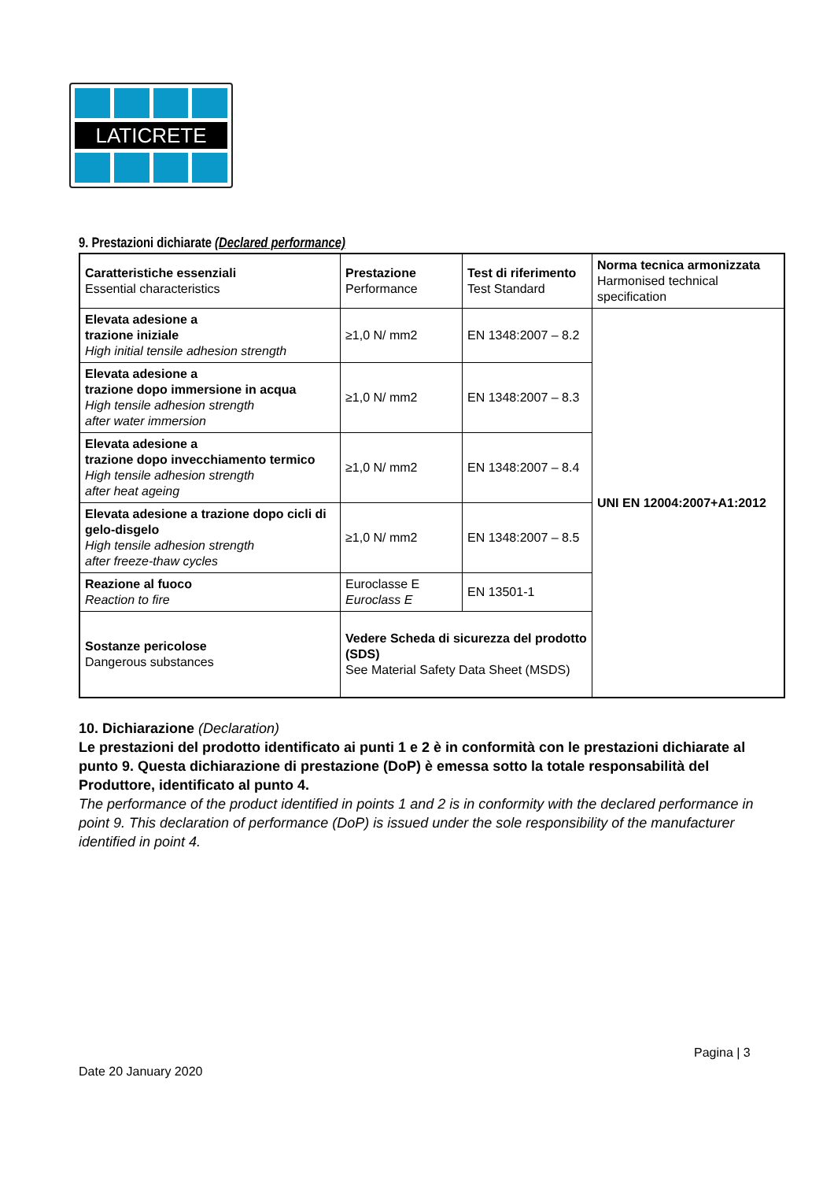LATICRETE
9. Prestazioni dichiarate (Declared performance)
| Caratteristiche essenziali Essential characteristics | Prestazione Performance | Test di riferimento Test Standard | Norma tecnica armonizzata Harmonised technical specification |
| Elevata adesione a trazione iniziale High initial tensile adhesion strength | ≥1,0 N/ mm2 | EN 1348:2007 – 8.2 | UNI EN 12004:2007+A1:2012 |
| Elevata adesione a trazione dopo immersione in acqua High tensile adhesion strength after water immersion | ≥1,0 N/ mm2 | EN 1348:2007 – 8.3 | |
| Elevata adesione a trazione dopo invecchiamento termico High tensile adhesion strength after heat ageing | ≥1,0 N/ mm2 | EN 1348:2007 – 8.4 | |
| Elevata adesione a trazione dopo cicli di gelo-disgelo High tensile adhesion strength after freeze-thaw cycles | ≥1,0 N/ mm2 | EN 1348:2007 – 8.5 | |
| Reazione al fuoco Reaction to fire | Euroclasse E Euroclass E | EN 13501-1 | |
| Sostanze pericolose Dangerous substances | Vedere Scheda di sicurezza del prodotto (SDS) See Material Safety Data Sheet (MSDS) | | |
10. Dichiarazione (Declaration)
Le prestazioni del prodotto identificato ai punti 1 e 2 è in conformità con le prestazioni dichiarate al punto 9. Questa dichiarazione di prestazione (DoP) è emessa sotto la totale responsabilità del Produttore, identificato al punto 4.
The performance of the product identified in points 1 and 2 is in conformity with the declared performance in point 9. This declaration of performance (DoP) is issued under the sole responsibility of the manufacturer identified in point 4.
Pagina | 3
Date 20 January 2020